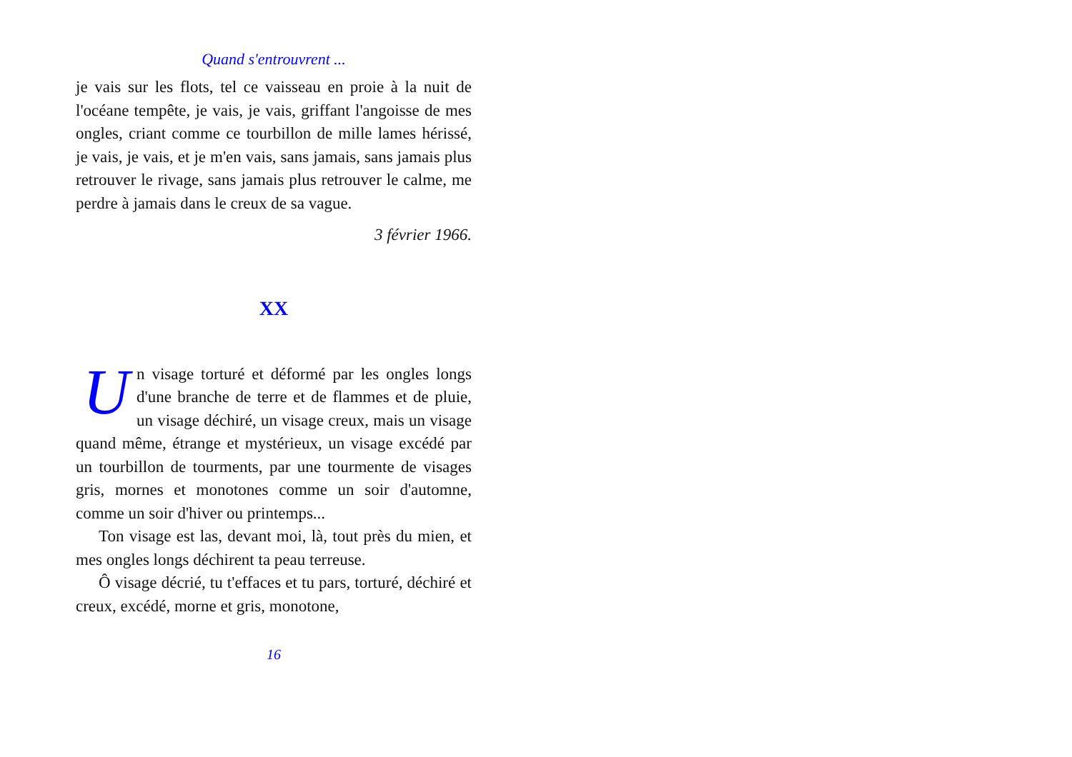Quand s'entrouvrent ...
je vais sur les flots, tel ce vaisseau en proie à la nuit de l'océane tempête, je vais, je vais, griffant l'angoisse de mes ongles, criant comme ce tourbillon de mille lames hérissé, je vais, je vais, et je m'en vais, sans jamais, sans jamais plus retrouver le rivage, sans jamais plus retrouver le calme, me perdre à jamais dans le creux de sa vague.
3 février 1966.
XX
Un visage torturé et déformé par les ongles longs d'une branche de terre et de flammes et de pluie, un visage déchiré, un visage creux, mais un visage quand même, étrange et mystérieux, un visage excédé par un tourbillon de tourments, par une tourmente de visages gris, mornes et monotones comme un soir d'automne, comme un soir d'hiver ou printemps...
Ton visage est las, devant moi, là, tout près du mien, et mes ongles longs déchirent ta peau terreuse.
Ô visage décrié, tu t'effaces et tu pars, torturé, déchiré et creux, excédé, morne et gris, monotone,
16